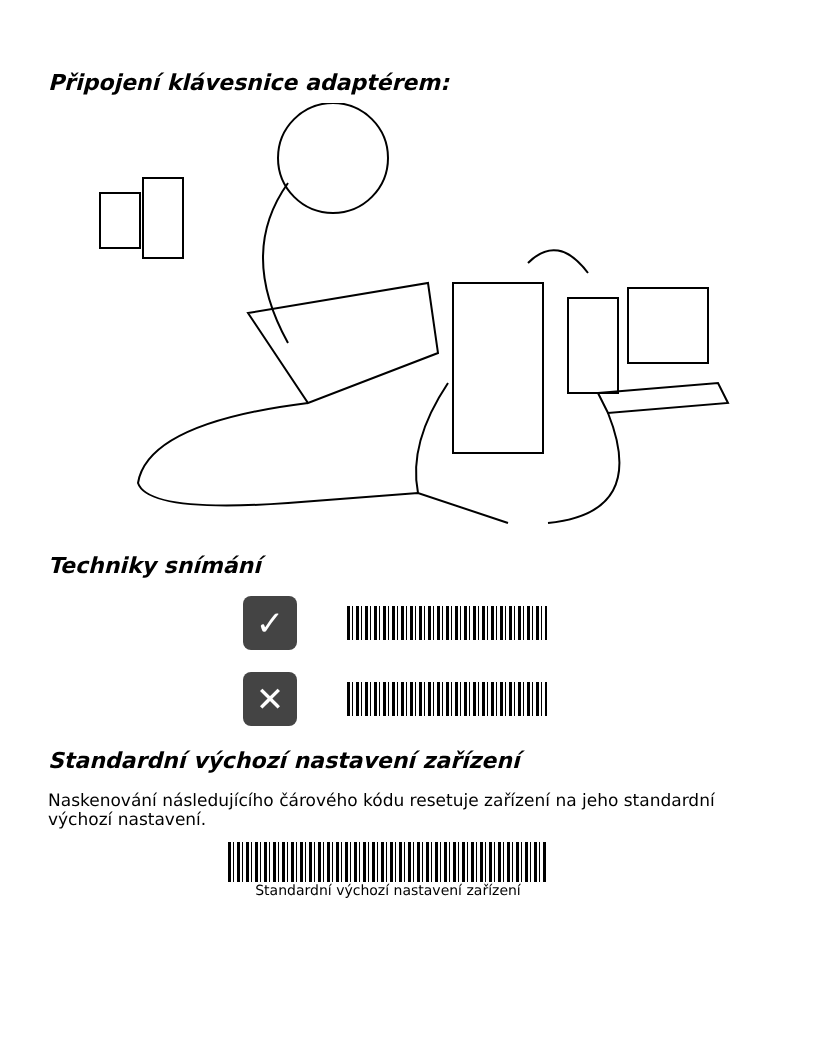Připojení klávesnice adaptérem:
Techniky snímání
✓
✕
Standardní výchozí nastavení zařízení
Naskenování následujícího čárového kódu resetuje zařízení na jeho standardní výchozí nastavení.
Standardní výchozí nastavení zařízení